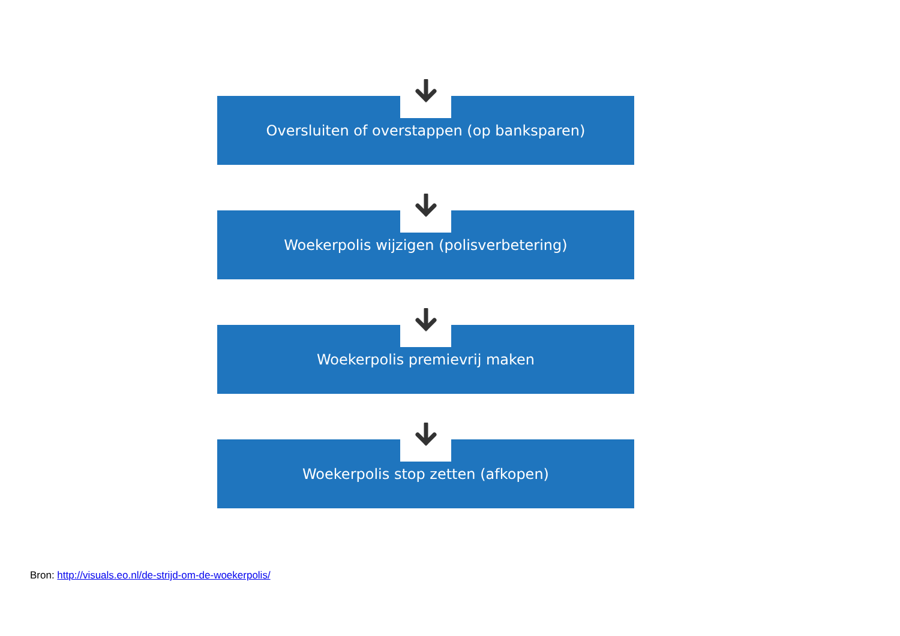Oversluiten of overstappen (op banksparen)
Woekerpolis wijzigen (polisverbetering)
Woekerpolis premievrij maken
Woekerpolis stop zetten (afkopen)
Bron: http://visuals.eo.nl/de-strijd-om-de-woekerpolis/